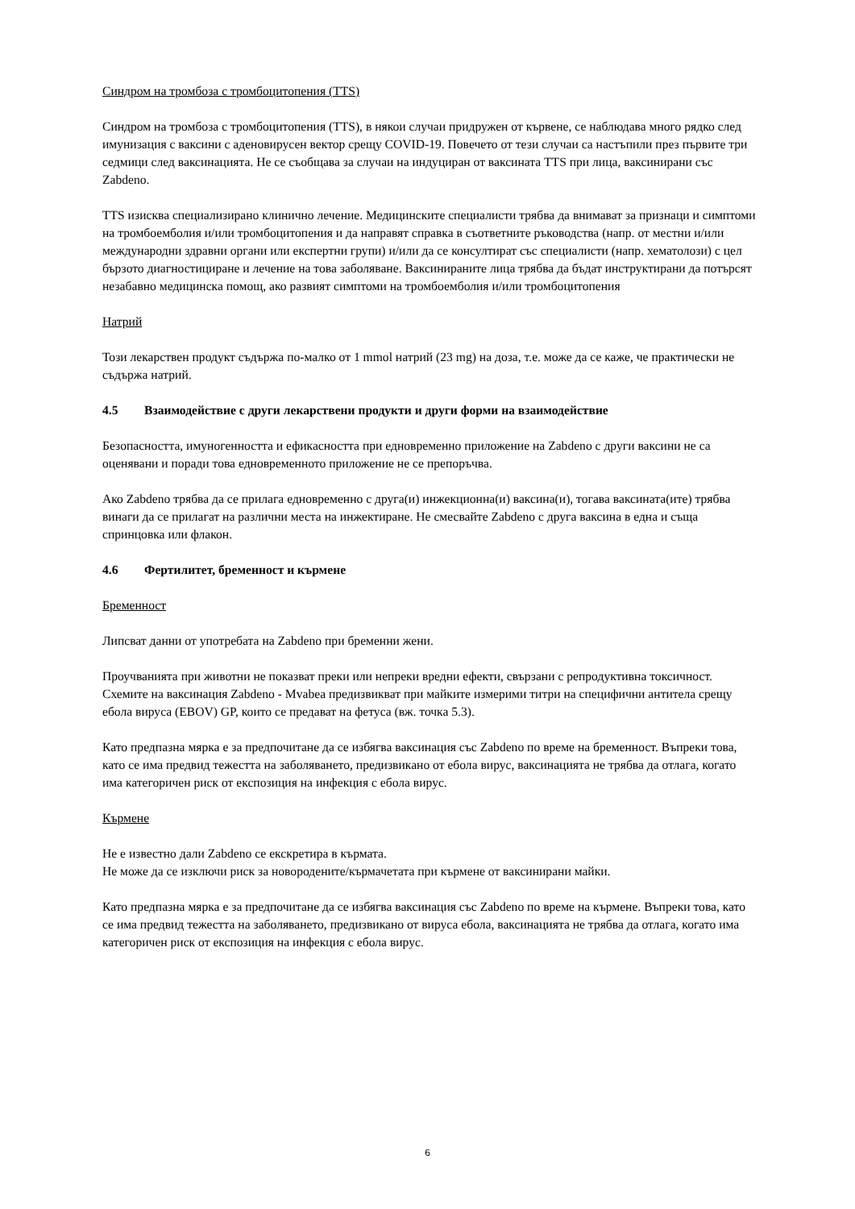Синдром на тромбоза с тромбоцитопения (TTS)
Синдром на тромбоза с тромбоцитопения (TTS), в някои случаи придружен от кървене, се наблюдава много рядко след имунизация с ваксини с аденовирусен вектор срещу COVID-19. Повечето от тези случаи са настъпили през първите три седмици след ваксинацията. Не се съобщава за случаи на индуциран от ваксината TTS при лица, ваксинирани със Zabdeno.
TTS изисква специализирано клинично лечение. Медицинските специалисти трябва да внимават за признаци и симптоми на тромбоемболия и/или тромбоцитопения и да направят справка в съответните ръководства (напр. от местни и/или международни здравни органи или експертни групи) и/или да се консултират със специалисти (напр. хематолози) с цел бързото диагностициране и лечение на това заболяване. Ваксинираните лица трябва да бъдат инструктирани да потърсят незабавно медицинска помощ, ако развият симптоми на тромбоемболия и/или тромбоцитопения
Натрий
Този лекарствен продукт съдържа по-малко от 1 mmol натрий (23 mg) на доза, т.е. може да се каже, че практически не съдържа натрий.
4.5 Взаимодействие с други лекарствени продукти и други форми на взаимодействие
Безопасността, имуногенността и ефикасността при едновременно приложение на Zabdeno с други ваксини не са оценявани и поради това едновременното приложение не се препоръчва.
Ако Zabdeno трябва да се прилага едновременно с друга(и) инжекционна(и) ваксина(и), тогава ваксината(ите) трябва винаги да се прилагат на различни места на инжектиране. Не смесвайте Zabdeno с друга ваксина в една и съща спринцовка или флакон.
4.6 Фертилитет, бременност и кърмене
Бременност
Липсват данни от употребата на Zabdeno при бременни жени.
Проучванията при животни не показват преки или непреки вредни ефекти, свързани с репродуктивна токсичност. Схемите на ваксинация Zabdeno - Mvabea предизвикват при майките измерими титри на специфични антитела срещу ебола вируса (EBOV) GP, които се предават на фетуса (вж. точка 5.3).
Като предпазна мярка е за предпочитане да се избягва ваксинация със Zabdeno по време на бременност. Въпреки това, като се има предвид тежестта на заболяването, предизвикано от ебола вирус, ваксинацията не трябва да отлага, когато има категоричен риск от експозиция на инфекция с ебола вирус.
Кърмене
Не е известно дали Zabdeno се екскретира в кърмата.
Не може да се изключи риск за новородените/кърмачетата при кърмене от ваксинирани майки.
Като предпазна мярка е за предпочитане да се избягва ваксинация със Zabdeno по време на кърмене. Въпреки това, като се има предвид тежестта на заболяването, предизвикано от вируса ебола, ваксинацията не трябва да отлага, когато има категоричен риск от експозиция на инфекция с ебола вирус.
6